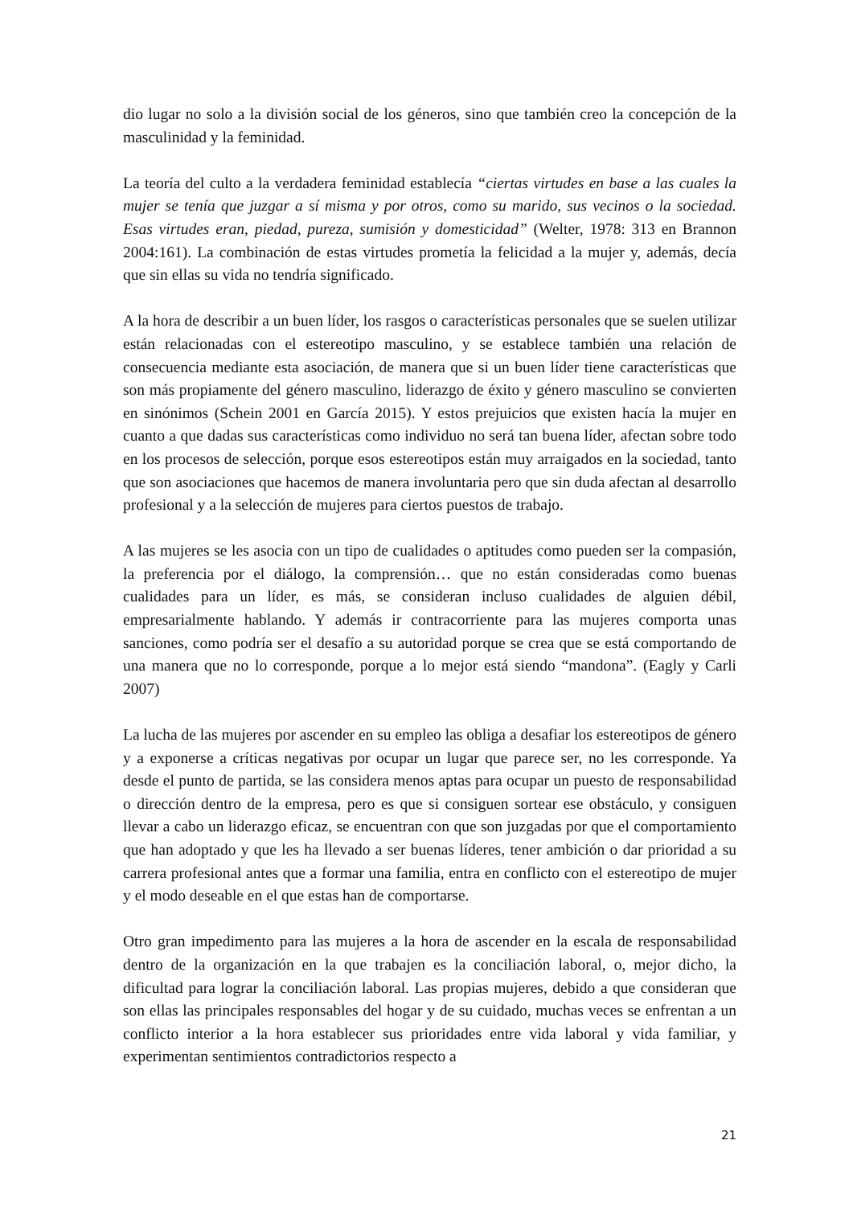dio lugar no solo a la división social de los géneros, sino que también creo la concepción de la masculinidad y la feminidad.
La teoría del culto a la verdadera feminidad establecía “ciertas virtudes en base a las cuales la mujer se tenía que juzgar a sí misma y por otros, como su marido, sus vecinos o la sociedad. Esas virtudes eran, piedad, pureza, sumisión y domesticidad” (Welter, 1978: 313 en Brannon 2004:161). La combinación de estas virtudes prometía la felicidad a la mujer y, además, decía que sin ellas su vida no tendría significado.
A la hora de describir a un buen líder, los rasgos o características personales que se suelen utilizar están relacionadas con el estereotipo masculino, y se establece también una relación de consecuencia mediante esta asociación, de manera que si un buen líder tiene características que son más propiamente del género masculino, liderazgo de éxito y género masculino se convierten en sinónimos (Schein 2001 en García 2015). Y estos prejuicios que existen hacía la mujer en cuanto a que dadas sus características como individuo no será tan buena líder, afectan sobre todo en los procesos de selección, porque esos estereotipos están muy arraigados en la sociedad, tanto que son asociaciones que hacemos de manera involuntaria pero que sin duda afectan al desarrollo profesional y a la selección de mujeres para ciertos puestos de trabajo.
A las mujeres se les asocia con un tipo de cualidades o aptitudes como pueden ser la compasión, la preferencia por el diálogo, la comprensión… que no están consideradas como buenas cualidades para un líder, es más, se consideran incluso cualidades de alguien débil, empresarialmente hablando. Y además ir contracorriente para las mujeres comporta unas sanciones, como podría ser el desafío a su autoridad porque se crea que se está comportando de una manera que no lo corresponde, porque a lo mejor está siendo “mandona”. (Eagly y Carli 2007)
La lucha de las mujeres por ascender en su empleo las obliga a desafiar los estereotipos de género y a exponerse a críticas negativas por ocupar un lugar que parece ser, no les corresponde. Ya desde el punto de partida, se las considera menos aptas para ocupar un puesto de responsabilidad o dirección dentro de la empresa, pero es que si consiguen sortear ese obstáculo, y consiguen llevar a cabo un liderazgo eficaz, se encuentran con que son juzgadas por que el comportamiento que han adoptado y que les ha llevado a ser buenas líderes, tener ambición o dar prioridad a su carrera profesional antes que a formar una familia, entra en conflicto con el estereotipo de mujer y el modo deseable en el que estas han de comportarse.
Otro gran impedimento para las mujeres a la hora de ascender en la escala de responsabilidad dentro de la organización en la que trabajen es la conciliación laboral, o, mejor dicho, la dificultad para lograr la conciliación laboral. Las propias mujeres, debido a que consideran que son ellas las principales responsables del hogar y de su cuidado, muchas veces se enfrentan a un conflicto interior a la hora establecer sus prioridades entre vida laboral y vida familiar, y experimentan sentimientos contradictorios respecto a
21